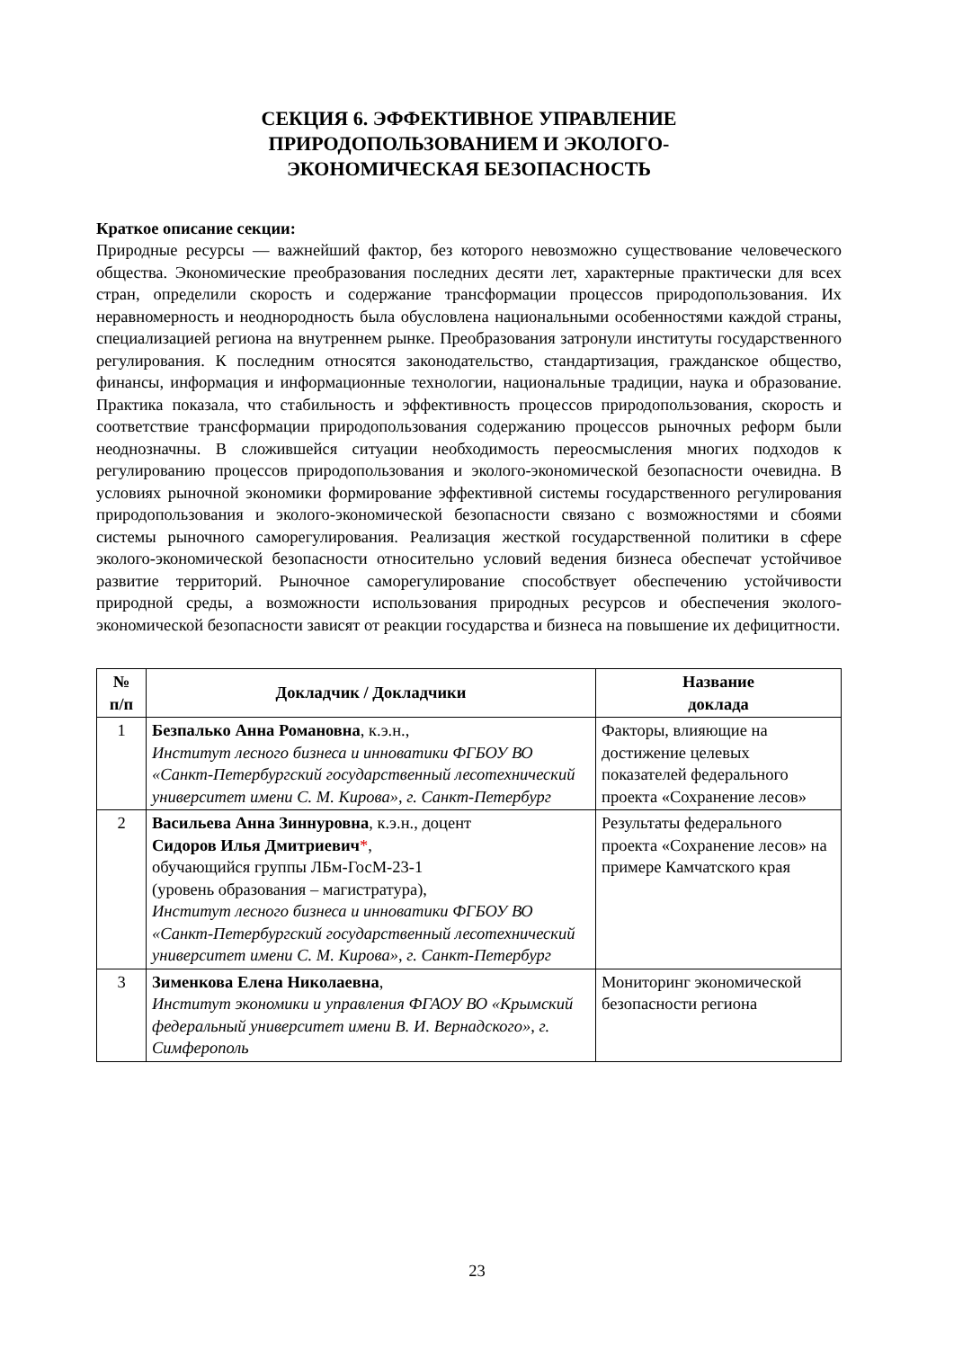СЕКЦИЯ 6. ЭФФЕКТИВНОЕ УПРАВЛЕНИЕ
ПРИРОДОПОЛЬЗОВАНИЕМ И ЭКОЛОГО-
ЭКОНОМИЧЕСКАЯ БЕЗОПАСНОСТЬ
Краткое описание секции:
Природные ресурсы — важнейший фактор, без которого невозможно существование человеческого общества. Экономические преобразования последних десяти лет, характерные практически для всех стран, определили скорость и содержание трансформации процессов природопользования. Их неравномерность и неоднородность была обусловлена национальными особенностями каждой страны, специализацией региона на внутреннем рынке. Преобразования затронули институты государственного регулирования. К последним относятся законодательство, стандартизация, гражданское общество, финансы, информация и информационные технологии, национальные традиции, наука и образование. Практика показала, что стабильность и эффективность процессов природопользования, скорость и соответствие трансформации природопользования содержанию процессов рыночных реформ были неоднозначны. В сложившейся ситуации необходимость переосмысления многих подходов к регулированию процессов природопользования и эколого-экономической безопасности очевидна. В условиях рыночной экономики формирование эффективной системы государственного регулирования природопользования и эколого-экономической безопасности связано с возможностями и сбоями системы рыночного саморегулирования. Реализация жесткой государственной политики в сфере эколого-экономической безопасности относительно условий ведения бизнеса обеспечат устойчивое развитие территорий. Рыночное саморегулирование способствует обеспечению устойчивости природной среды, а возможности использования природных ресурсов и обеспечения эколого-экономической безопасности зависят от реакции государства и бизнеса на повышение их дефицитности.
| № п/п | Докладчик / Докладчики | Название доклада |
| --- | --- | --- |
| 1 | Безпалько Анна Романовна , к.э.н., Институт лесного бизнеса и инноватики ФГБОУ ВО «Санкт-Петербургский государственный лесотехнический университет имени С. М. Кирова», г. Санкт-Петербург | Факторы, влияющие на достижение целевых показателей федерального проекта «Сохранение лесов» |
| 2 | Васильева Анна Зиннуровна , к.э.н., доцент Сидоров Илья Дмитриевич * , обучающийся группы ЛБм-ГосМ-23-1 (уровень образования – магистратура), Институт лесного бизнеса и инноватики ФГБОУ ВО «Санкт-Петербургский государственный лесотехнический университет имени С. М. Кирова», г. Санкт-Петербург | Результаты федерального проекта «Сохранение лесов» на примере Камчатского края |
| 3 | Зименкова Елена Николаевна , Институт экономики и управления ФГАОУ ВО «Крымский федеральный университет имени В. И. Вернадского», г. Симферополь | Мониторинг экономической безопасности региона |
23